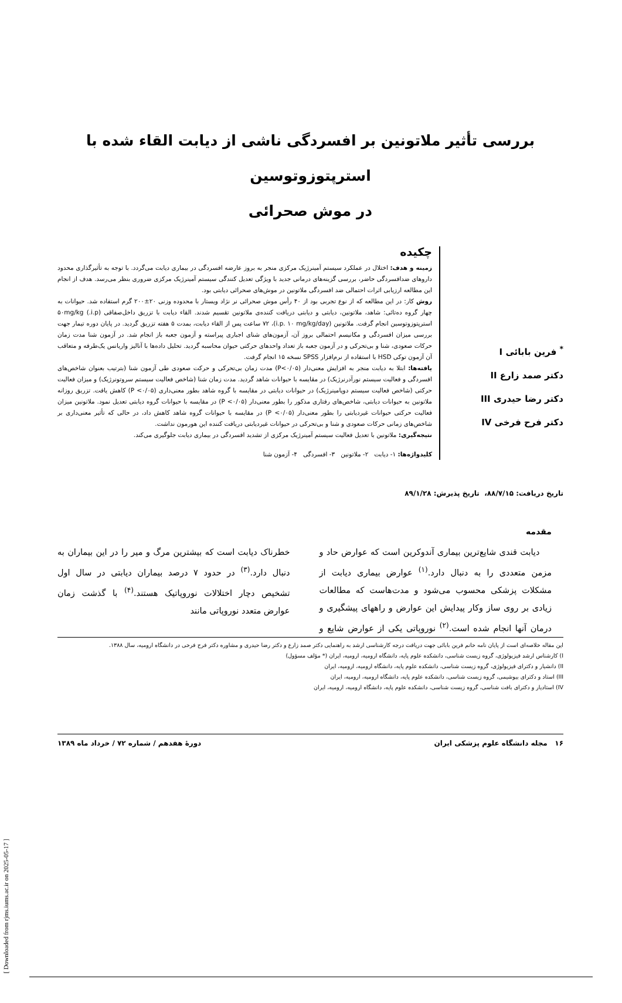بررسی تأثیر ملاتونین بر افسردگی ناشی از دیابت القاء شده با استرپتوزوتوسین
در موش صحرائی
<sup>*</sup> فرین بابائی I
دکتر صمد زارع II
دکتر رضا حیدری III
دکتر فرح فرخی IV
چکیده
زمینه و هدف: اختلال در عملکرد سیستم آمینرژیک مرکزی منجر به بروز عارضه افسردگی در بیماری دیابت می‌گردد. با توجه به تأثیرگذاری محدود داروهای ضدافسردگی حاضر، بررسی گزینه‌های درمانی جدید با ویژگی تعدیل کنندگی سیستم آمینرژیک مرکزی ضروری بنظر می‌رسد. هدف از انجام این مطالعه ارزیابی اثرات احتمالی ضد افسردگی ملاتونین در موش‌های صحرائی دیابتی بود.
روش کار: در این مطالعه که از نوع تجربی بود از ۴۰ رأس موش صحرائی نر نژاد ویستار با محدوده وزنی ۲۰±۲۰۰ گرم استفاده شد. حیوانات به چهار گروه ده‌تائی: شاهد، ملاتونین، دیابتی و دیابتی دریافت کننده‌ی ملاتونین تقسیم شدند. القاء دیابت با تزریق داخل‌صفاقی (i.p.) ۵۰mg/kg استرپتوزوتوسین انجام گرفت. ملاتونین (i.p. ۱۰ mg/kg/day)، ۷۲ ساعت پس از القاء دیابت، بمدت ۵ هفته تزریق گردید. در پایان دوره تیمار جهت بررسی میزان افسردگی و مکانیسم احتمالی بروز آن، آزمون‌های شنای اجباری پیراسته و آزمون جعبه باز انجام شد. در آزمون شنا مدت زمان حرکات صعودی، شنا و بی‌تحرکی و در آزمون جعبه باز تعداد واحدهای حرکتی حیوان محاسبه گردید. تحلیل داده‌ها با آنالیز واریانس یک‌طرفه و متعاقب آن آزمون توکی HSD با استفاده از نرم‌افزار SPSS نسخه ۱۵ انجام گرفت.
یافته‌ها: ابتلا به دیابت منجر به افزایش معنی‌دار (P<۰/۰۵) مدت زمان بی‌تحرکی و حرکت صعودی طی آزمون شنا (بترتیب بعنوان شاخص‌های افسردگی و فعالیت سیستم نورآدرنرژیک) در مقایسه با حیوانات شاهد گردید. مدت زمان شنا (شاخص فعالیت سیستم سروتونرژیک) و میزان فعالیت حرکتی (شاخص فعالیت سیستم دوپامینرژیک) در حیوانات دیابتی در مقایسه با گروه شاهد بطور معنی‌داری (P <۰/۰۵) کاهش یافت. تزریق روزانه ملاتونین به حیوانات دیابتی، شاخص‌های رفتاری مذکور را بطور معنی‌دار (P <۰/۰۵) در مقایسه با حیوانات گروه دیابتی تعدیل نمود. ملاتونین میزان فعالیت حرکتی حیوانات غیردیابتی را بطور معنی‌دار (P <۰/۰۵) در مقایسه با حیوانات گروه شاهد کاهش داد، در حالی که تأثیر معنی‌داری بر شاخص‌های زمانی حرکات صعودی و شنا و بی‌تحرکی در حیوانات غیردیابتی دریافت کننده این هورمون نداشت.
نتیجه‌گیری: ملاتونین با تعدیل فعالیت سیستم آمینرژیک مرکزی از تشدید افسردگی در بیماری دیابت جلوگیری می‌کند.
کلیدواژه‌ها: ۱- دیابت ۲- ملاتونین ۳- افسردگی ۴- آزمون شنا
تاریخ دریافت: ۸۸/۷/۱۵، تاریخ پذیرش: ۸۹/۱/۲۸
مقدمه
دیابت قندی شایع‌ترین بیماری آندوکرین است که عوارض حاد و مزمن متعددی را به دنبال دارد.<sup>(۱)</sup> عوارض بیماری دیابت از مشکلات پزشکی محسوب می‌شود و مدت‌هاست که مطالعات زیادی بر روی ساز وکار پیدایش این عوارض و راههای پیشگیری و درمان آنها انجام شده است.<sup>(۲)</sup> نوروپاتی یکی از عوارض شایع و خطرناک دیابت است که بیشترین مرگ و میر را در این بیماران به دنبال دارد.<sup>(۳)</sup> در حدود ۷ درصد بیماران دیابتی در سال اول تشخیص دچار اختلالات نوروپاتیک هستند.<sup>(۴)</sup> با گذشت زمان عوارض متعدد نوروپاتی مانند
این مقاله خلاصه‌ای است از پایان نامه خانم فرین بابائی جهت دریافت درجه کارشناسی ارشد به راهنمایی دکتر صمد زارع و دکتر رضا حیدری و مشاوره دکتر فرح فرخی در دانشگاه ارومیه، سال ۱۳۸۸.
I) کارشناس ارشد فیزیولوژی، گروه زیست شناسی، دانشکده علوم پایه، دانشگاه ارومیه، ارومیه، ایران (* مؤلف مسؤول)
II) دانشیار و دکترای فیزیولوژی، گروه زیست شناسی، دانشکده علوم پایه، دانشگاه ارومیه، ارومیه، ایران
III) استاد و دکترای بیوشیمی، گروه زیست شناسی، دانشکده علوم پایه، دانشگاه ارومیه، ارومیه، ایران
IV) استادیار و دکترای بافت شناسی، گروه زیست شناسی، دانشکده علوم پایه، دانشگاه ارومیه، ارومیه، ایران
۱۶ مجله دانشگاه علوم پزشکی ایران دورهٔ هفدهم / شماره ۷۲ / خرداد ماه ۱۳۸۹
[ Downloaded from rjms.iums.ac.ir on 2025-05-17 ]